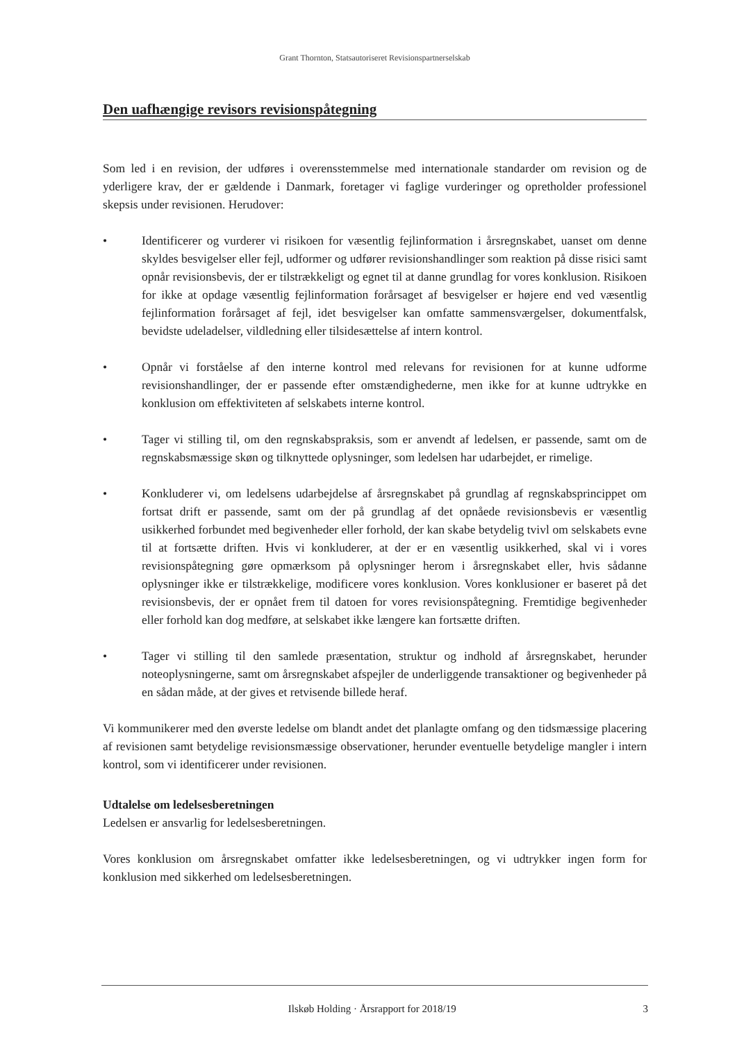Grant Thornton, Statsautoriseret Revisionspartnerselskab
Den uafhængige revisors revisionspåtegning
Som led i en revision, der udføres i overensstemmelse med internationale standarder om revision og de yderligere krav, der er gældende i Danmark, foretager vi faglige vurderinger og opretholder professionel skepsis under revisionen. Herudover:
• Identificerer og vurderer vi risikoen for væsentlig fejlinformation i årsregnskabet, uanset om denne skyldes besvigelser eller fejl, udformer og udfører revisionshandlinger som reaktion på disse risici samt opnår revisionsbevis, der er tilstrækkeligt og egnet til at danne grundlag for vores konklusion. Risikoen for ikke at opdage væsentlig fejlinformation forårsaget af besvigelser er højere end ved væsentlig fejlinformation forårsaget af fejl, idet besvigelser kan omfatte sammensværgelser, dokumentfalsk, bevidste udeladelser, vildledning eller tilsidesættelse af intern kontrol.
• Opnår vi forståelse af den interne kontrol med relevans for revisionen for at kunne udforme revisionshandlinger, der er passende efter omstændighederne, men ikke for at kunne udtrykke en konklusion om effektiviteten af selskabets interne kontrol.
• Tager vi stilling til, om den regnskabspraksis, som er anvendt af ledelsen, er passende, samt om de regnskabsmæssige skøn og tilknyttede oplysninger, som ledelsen har udarbejdet, er rimelige.
• Konkluderer vi, om ledelsens udarbejdelse af årsregnskabet på grundlag af regnskabsprincippet om fortsat drift er passende, samt om der på grundlag af det opnåede revisionsbevis er væsentlig usikkerhed forbundet med begivenheder eller forhold, der kan skabe betydelig tvivl om selskabets evne til at fortsætte driften. Hvis vi konkluderer, at der er en væsentlig usikkerhed, skal vi i vores revisionspåtegning gøre opmærksom på oplysninger herom i årsregnskabet eller, hvis sådanne oplysninger ikke er tilstrækkelige, modificere vores konklusion. Vores konklusioner er baseret på det revisionsbevis, der er opnået frem til datoen for vores revisionspåtegning. Fremtidige begivenheder eller forhold kan dog medføre, at selskabet ikke længere kan fortsætte driften.
• Tager vi stilling til den samlede præsentation, struktur og indhold af årsregnskabet, herunder noteoplysningerne, samt om årsregnskabet afspejler de underliggende transaktioner og begivenheder på en sådan måde, at der gives et retvisende billede heraf.
Vi kommunikerer med den øverste ledelse om blandt andet det planlagte omfang og den tidsmæssige placering af revisionen samt betydelige revisionsmæssige observationer, herunder eventuelle betydelige mangler i intern kontrol, som vi identificerer under revisionen.
Udtalelse om ledelsesberetningen
Ledelsen er ansvarlig for ledelsesberetningen.
Vores konklusion om årsregnskabet omfatter ikke ledelsesberetningen, og vi udtrykker ingen form for konklusion med sikkerhed om ledelsesberetningen.
Ilskøb Holding · Årsrapport for 2018/19 3